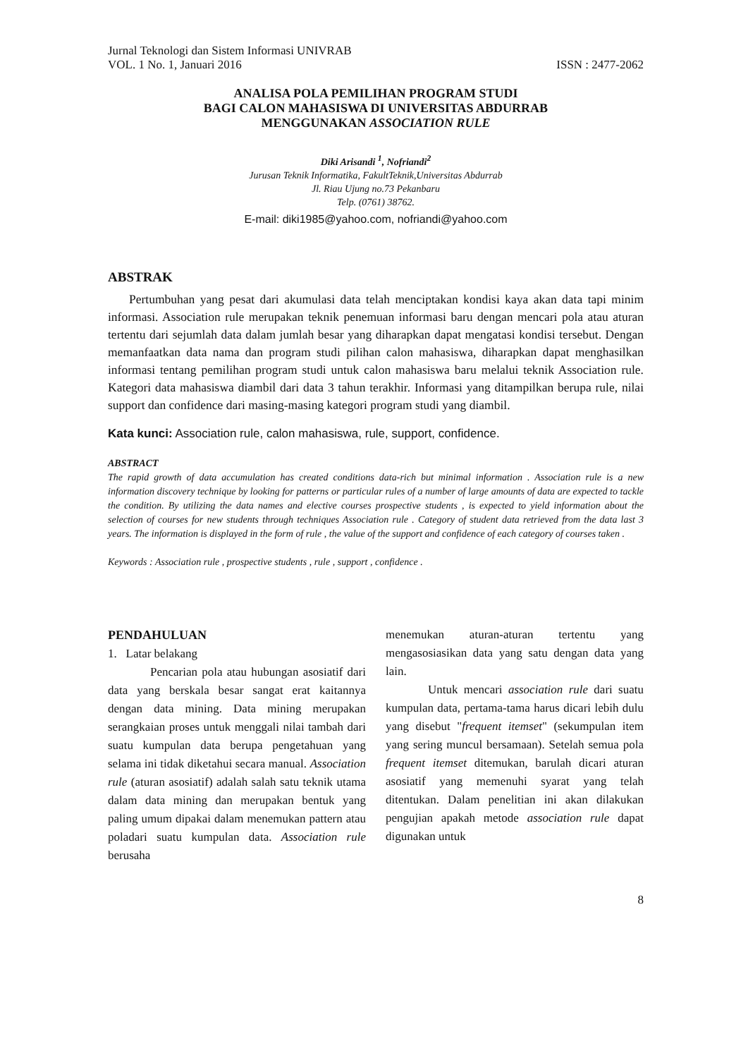Jurnal Teknologi dan Sistem Informasi UNIVRAB
VOL. 1 No. 1, Januari 2016 ISSN : 2477-2062
ANALISA POLA PEMILIHAN PROGRAM STUDI
BAGI CALON MAHASISWA DI UNIVERSITAS ABDURRAB
MENGGUNAKAN ASSOCIATION RULE
Diki Arisandi <sup>1</sup>, Nofriandi<sup>2</sup>
Jurusan Teknik Informatika, FakultTeknik,Universitas Abdurrab
Jl. Riau Ujung no.73 Pekanbaru
Telp. (0761) 38762.
E-mail: diki1985@yahoo.com, nofriandi@yahoo.com
ABSTRAK
Pertumbuhan yang pesat dari akumulasi data telah menciptakan kondisi kaya akan data tapi minim informasi. Association rule merupakan teknik penemuan informasi baru dengan mencari pola atau aturan tertentu dari sejumlah data dalam jumlah besar yang diharapkan dapat mengatasi kondisi tersebut. Dengan memanfaatkan data nama dan program studi pilihan calon mahasiswa, diharapkan dapat menghasilkan informasi tentang pemilihan program studi untuk calon mahasiswa baru melalui teknik Association rule. Kategori data mahasiswa diambil dari data 3 tahun terakhir. Informasi yang ditampilkan berupa rule, nilai support dan confidence dari masing-masing kategori program studi yang diambil.
Kata kunci: Association rule, calon mahasiswa, rule, support, confidence.
ABSTRACT
The rapid growth of data accumulation has created conditions data-rich but minimal information . Association rule is a new information discovery technique by looking for patterns or particular rules of a number of large amounts of data are expected to tackle the condition. By utilizing the data names and elective courses prospective students , is expected to yield information about the selection of courses for new students through techniques Association rule . Category of student data retrieved from the data last 3 years. The information is displayed in the form of rule , the value of the support and confidence of each category of courses taken .
Keywords : Association rule , prospective students , rule , support , confidence .
PENDAHULUAN
1. Latar belakang
Pencarian pola atau hubungan asosiatif dari data yang berskala besar sangat erat kaitannya dengan data mining. Data mining merupakan serangkaian proses untuk menggali nilai tambah dari suatu kumpulan data berupa pengetahuan yang selama ini tidak diketahui secara manual. Association rule (aturan asosiatif) adalah salah satu teknik utama dalam data mining dan merupakan bentuk yang paling umum dipakai dalam menemukan pattern atau poladari suatu kumpulan data. Association rule berusaha
menemukan aturan-aturan tertentu yang mengasosiasikan data yang satu dengan data yang lain.
Untuk mencari association rule dari suatu kumpulan data, pertama-tama harus dicari lebih dulu yang disebut "frequent itemset" (sekumpulan item yang sering muncul bersamaan). Setelah semua pola frequent itemset ditemukan, barulah dicari aturan asosiatif yang memenuhi syarat yang telah ditentukan. Dalam penelitian ini akan dilakukan pengujian apakah metode association rule dapat digunakan untuk
8